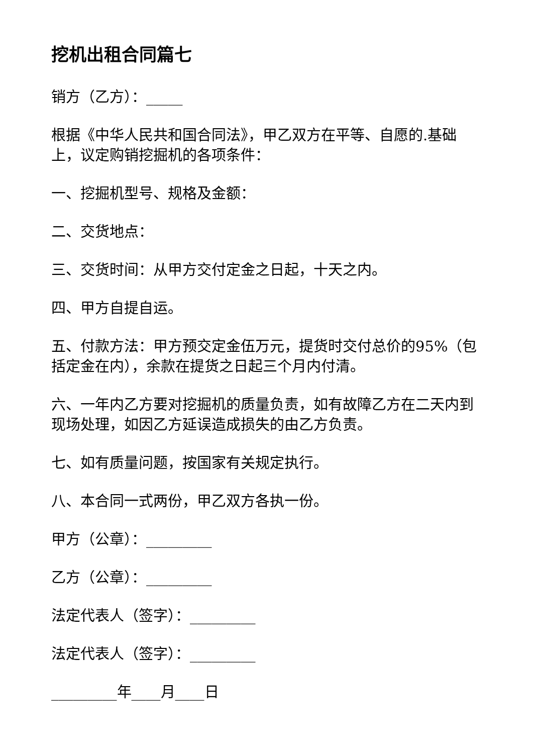挖机出租合同篇七
销方（乙方）：_____
根据《中华人民共和国合同法》，甲乙双方在平等、自愿的.基础上，议定购销挖掘机的各项条件：
一、挖掘机型号、规格及金额：
二、交货地点：
三、交货时间：从甲方交付定金之日起，十天之内。
四、甲方自提自运。
五、付款方法：甲方预交定金伍万元，提货时交付总价的95%（包括定金在内），余款在提货之日起三个月内付清。
六、一年内乙方要对挖掘机的质量负责，如有故障乙方在二天内到现场处理，如因乙方延误造成损失的由乙方负责。
七、如有质量问题，按国家有关规定执行。
八、本合同一式两份，甲乙双方各执一份。
甲方（公章）：_________
乙方（公章）：_________
法定代表人（签字）：_________
法定代表人（签字）：_________
_________年____月____日